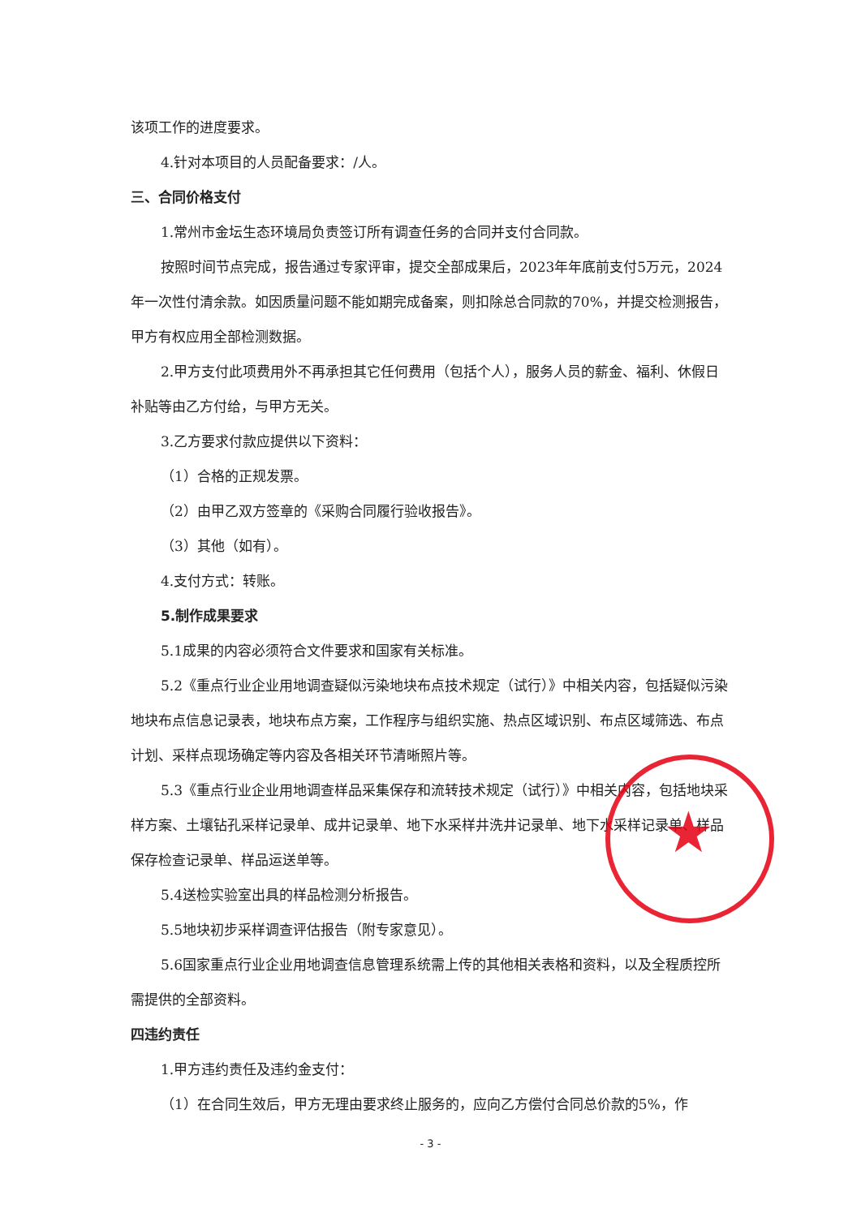该项工作的进度要求。
4.针对本项目的人员配备要求：/人。
三、合同价格支付
1.常州市金坛生态环境局负责签订所有调查任务的合同并支付合同款。
按照时间节点完成，报告通过专家评审，提交全部成果后，2023年年底前支付5万元，2024年一次性付清余款。如因质量问题不能如期完成备案，则扣除总合同款的70%，并提交检测报告，甲方有权应用全部检测数据。
2.甲方支付此项费用外不再承担其它任何费用（包括个人），服务人员的薪金、福利、休假日补贴等由乙方付给，与甲方无关。
3.乙方要求付款应提供以下资料：
（1）合格的正规发票。
（2）由甲乙双方签章的《采购合同履行验收报告》。
（3）其他（如有）。
4.支付方式：转账。
5.制作成果要求
5.1成果的内容必须符合文件要求和国家有关标准。
5.2《重点行业企业用地调查疑似污染地块布点技术规定（试行）》中相关内容，包括疑似污染地块布点信息记录表，地块布点方案，工作程序与组织实施、热点区域识别、布点区域筛选、布点计划、采样点现场确定等内容及各相关环节清晰照片等。
5.3《重点行业企业用地调查样品采集保存和流转技术规定（试行）》中相关内容，包括地块采样方案、土壤钻孔采样记录单、成井记录单、地下水采样井洗井记录单、地下水采样记录单、样品保存检查记录单、样品运送单等。
5.4送检实验室出具的样品检测分析报告。
5.5地块初步采样调查评估报告（附专家意见）。
5.6国家重点行业企业用地调查信息管理系统需上传的其他相关表格和资料，以及全程质控所需提供的全部资料。
四违约责任
1.甲方违约责任及违约金支付：
（1）在合同生效后，甲方无理由要求终止服务的，应向乙方偿付合同总价款的5%，作
★
- 3 -